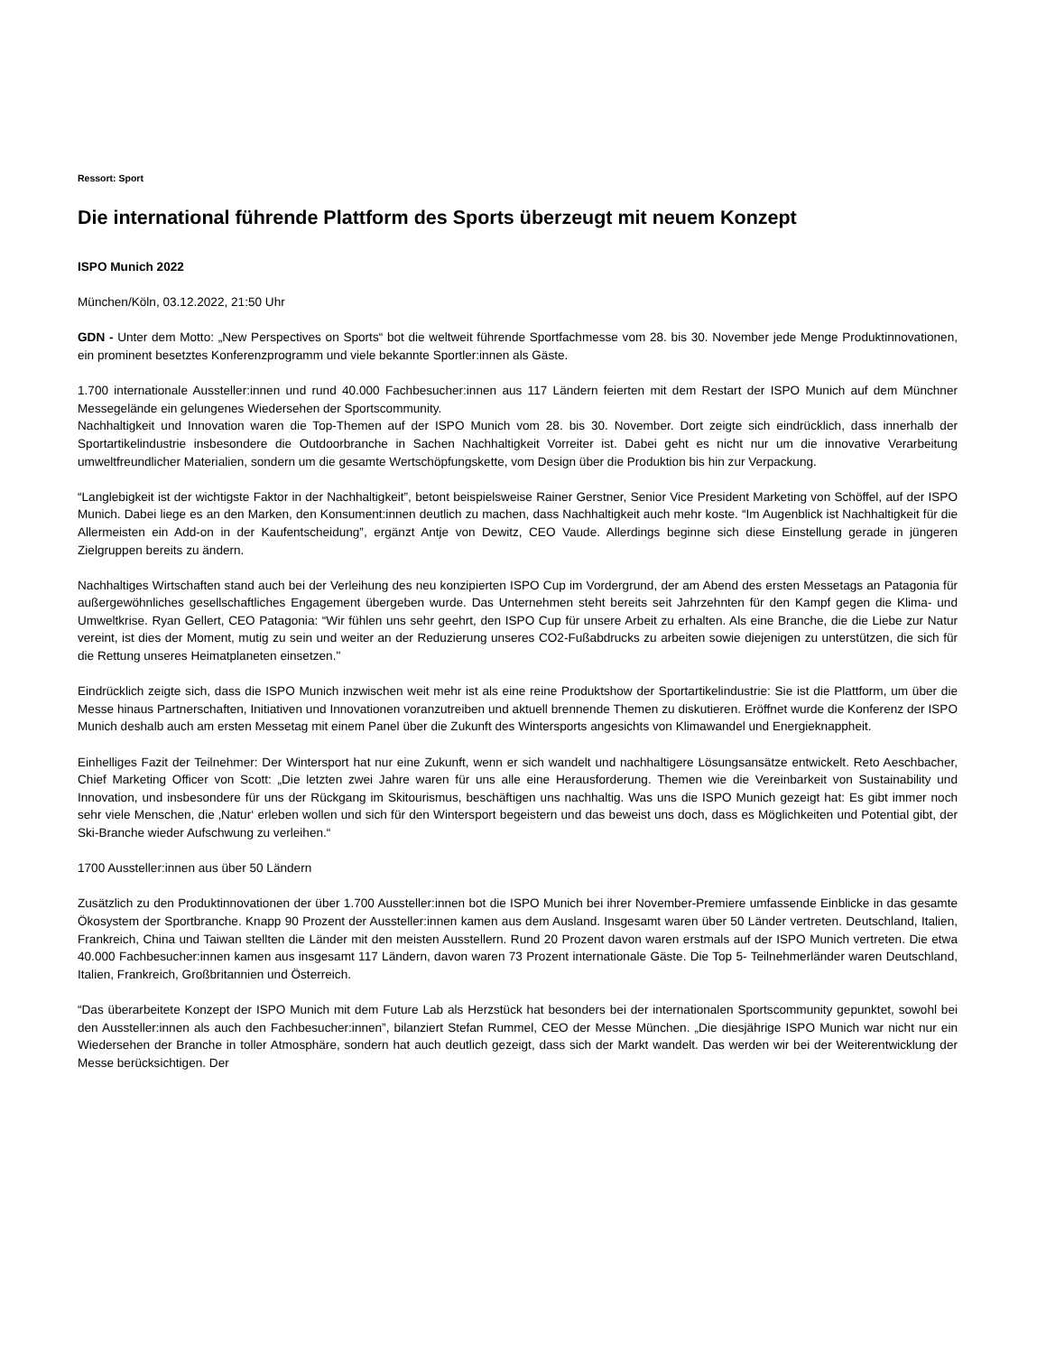Ressort: Sport
Die international führende Plattform des Sports überzeugt mit neuem Konzept
ISPO Munich 2022
München/Köln, 03.12.2022, 21:50 Uhr
GDN - Unter dem Motto: „New Perspectives on Sports“ bot die weltweit führende Sportfachmesse vom 28. bis 30. November jede Menge Produktinnovationen, ein prominent besetztes Konferenzprogramm und viele bekannte Sportler:innen als Gäste.
1.700 internationale Aussteller:innen und rund 40.000 Fachbesucher:innen aus 117 Ländern feierten mit dem Restart der ISPO Munich auf dem Münchner Messegelände ein gelungenes Wiedersehen der Sportscommunity.
Nachhaltigkeit und Innovation waren die Top-Themen auf der ISPO Munich vom 28. bis 30. November. Dort zeigte sich eindrücklich, dass innerhalb der Sportartikelindustrie insbesondere die Outdoorbranche in Sachen Nachhaltigkeit Vorreiter ist. Dabei geht es nicht nur um die innovative Verarbeitung umweltfreundlicher Materialien, sondern um die gesamte Wertschöpfungskette, vom Design über die Produktion bis hin zur Verpackung.
“Langlebigkeit ist der wichtigste Faktor in der Nachhaltigkeit”, betont beispielsweise Rainer Gerstner, Senior Vice President Marketing von Schöffel, auf der ISPO Munich. Dabei liege es an den Marken, den Konsument:innen deutlich zu machen, dass Nachhaltigkeit auch mehr koste. “Im Augenblick ist Nachhaltigkeit für die Allermeisten ein Add-on in der Kaufentscheidung”, ergänzt Antje von Dewitz, CEO Vaude. Allerdings beginne sich diese Einstellung gerade in jüngeren Zielgruppen bereits zu ändern.
Nachhaltiges Wirtschaften stand auch bei der Verleihung des neu konzipierten ISPO Cup im Vordergrund, der am Abend des ersten Messetags an Patagonia für außergewöhnliches gesellschaftliches Engagement übergeben wurde. Das Unternehmen steht bereits seit Jahrzehnten für den Kampf gegen die Klima- und Umweltkrise. Ryan Gellert, CEO Patagonia: “Wir fühlen uns sehr geehrt, den ISPO Cup für unsere Arbeit zu erhalten. Als eine Branche, die die Liebe zur Natur vereint, ist dies der Moment, mutig zu sein und weiter an der Reduzierung unseres CO2-Fußabdrucks zu arbeiten sowie diejenigen zu unterstützen, die sich für die Rettung unseres Heimatplaneten einsetzen."
Eindrücklich zeigte sich, dass die ISPO Munich inzwischen weit mehr ist als eine reine Produktshow der Sportartikelindustrie: Sie ist die Plattform, um über die Messe hinaus Partnerschaften, Initiativen und Innovationen voranzutreiben und aktuell brennende Themen zu diskutieren. Eröffnet wurde die Konferenz der ISPO Munich deshalb auch am ersten Messetag mit einem Panel über die Zukunft des Wintersports angesichts von Klimawandel und Energieknappheit.
Einhelliges Fazit der Teilnehmer: Der Wintersport hat nur eine Zukunft, wenn er sich wandelt und nachhaltigere Lösungsansätze entwickelt. Reto Aeschbacher, Chief Marketing Officer von Scott: „Die letzten zwei Jahre waren für uns alle eine Herausforderung. Themen wie die Vereinbarkeit von Sustainability und Innovation, und insbesondere für uns der Rückgang im Skitourismus, beschäftigen uns nachhaltig. Was uns die ISPO Munich gezeigt hat: Es gibt immer noch sehr viele Menschen, die ‚Natur‘ erleben wollen und sich für den Wintersport begeistern und das beweist uns doch, dass es Möglichkeiten und Potential gibt, der Ski-Branche wieder Aufschwung zu verleihen.“
1700 Aussteller:innen aus über 50 Ländern
Zusätzlich zu den Produktinnovationen der über 1.700 Aussteller:innen bot die ISPO Munich bei ihrer November-Premiere umfassende Einblicke in das gesamte Ökosystem der Sportbranche. Knapp 90 Prozent der Aussteller:innen kamen aus dem Ausland. Insgesamt waren über 50 Länder vertreten. Deutschland, Italien, Frankreich, China und Taiwan stellten die Länder mit den meisten Ausstellern. Rund 20 Prozent davon waren erstmals auf der ISPO Munich vertreten. Die etwa 40.000 Fachbesucher:innen kamen aus insgesamt 117 Ländern, davon waren 73 Prozent internationale Gäste. Die Top 5- Teilnehmerländer waren Deutschland, Italien, Frankreich, Großbritannien und Österreich.
“Das überarbeitete Konzept der ISPO Munich mit dem Future Lab als Herzstück hat besonders bei der internationalen Sportscommunity gepunktet, sowohl bei den Aussteller:innen als auch den Fachbesucher:innen”, bilanziert Stefan Rummel, CEO der Messe München. „Die diesjährige ISPO Munich war nicht nur ein Wiedersehen der Branche in toller Atmosphäre, sondern hat auch deutlich gezeigt, dass sich der Markt wandelt. Das werden wir bei der Weiterentwicklung der Messe berücksichtigen. Der